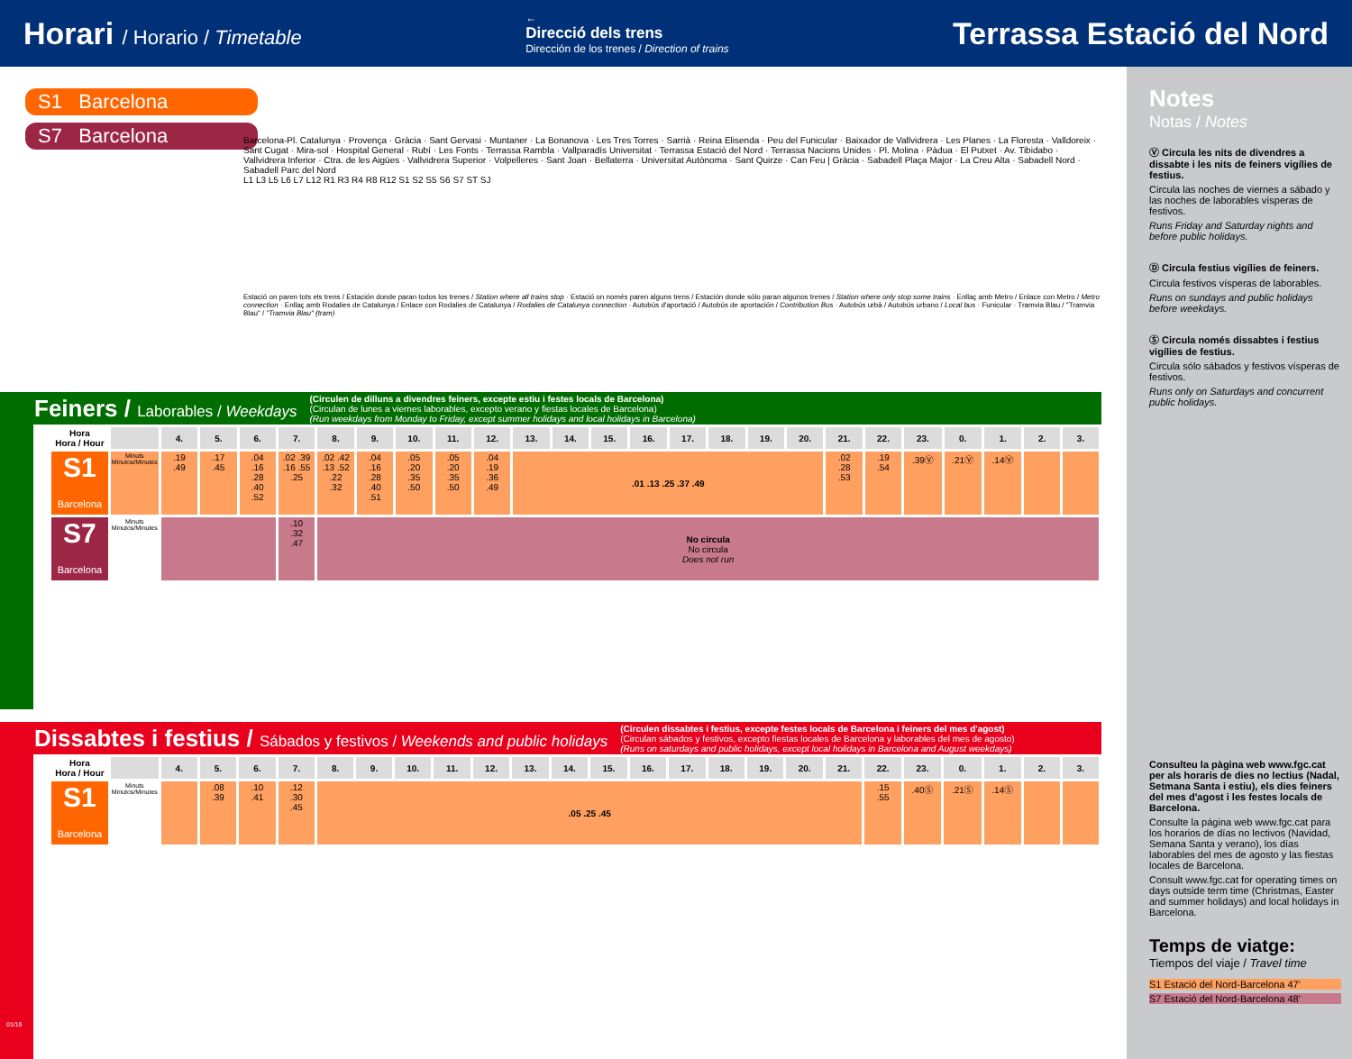Horari / Horario / Timetable
←
Direcció dels trens
Dirección de los trenes / Direction of trains
Terrassa Estació del Nord
S1 Barcelona
S7 Barcelona
Barcelona-Pl. Catalunya · Provença · Gràcia · Sant Gervasi · Muntaner · La Bonanova · Les Tres Torres · Sarrià · Reina Elisenda · Peu del Funicular · Baixador de Vallvidrera · Les Planes · La Floresta · Valldoreix · Sant Cugat · Mira-sol · Hospital General · Rubí · Les Fonts · Terrassa Rambla · Vallparadís Universitat · Terrassa Estació del Nord · Terrassa Nacions Unides · Pl. Molina · Pàdua · El Putxet · Av. Tibidabo · Vallvidrera Inferior · Ctra. de les Aigües · Vallvidrera Superior · Volpelleres · Sant Joan · Bellaterra · Universitat Autònoma · Sant Quirze · Can Feu | Gràcia · Sabadell Plaça Major · La Creu Alta · Sabadell Nord · Sabadell Parc del Nord
L1 L3 L5 L6 L7 L12 R1 R3 R4 R8 R12 S1 S2 S5 S6 S7 ST SJ
Estació on paren tots els trens / Estación donde paran todos los trenes / Station where all trains stop · Estació on només paren alguns trens / Estación donde sólo paran algunos trenes / Station where only stop some trains · Enllaç amb Metro / Enlace con Metro / Metro connection · Enllaç amb Rodalies de Catalunya / Enlace con Rodalies de Catalunya / Rodalies de Catalunya connection · Autobús d'aportació / Autobús de aportación / Contribution Bus · Autobús urbà / Autobús urbano / Local bus · Funicular · Tramvia Blau / "Tramvia Blau" / "Tramvia Blau" (tram)
Feiners / Laborables / Weekdays
(Circulen de dilluns a divendres feiners, excepte estiu i festes locals de Barcelona)
(Circulan de lunes a viernes laborables, excepto verano y fiestas locales de Barcelona)
(Run weekdays from Monday to Friday, except summer holidays and local holidays in Barcelona)
| Hora Hora / Hour | | 4. | 5. | 6. | 7. | 8. | 9. | 10. | 11. | 12. | 13. | 14. | 15. | 16. | 17. | 18. | 19. | 20. | 21. | 22. | 23. | 0. | 1. | 2. | 3. |
| --- | --- | --- | --- | --- | --- | --- | --- | --- | --- | --- | --- | --- | --- | --- | --- | --- | --- | --- | --- | --- | --- | --- | --- | --- | --- |
| S1 Barcelona | Minuts Minutos/Minutes | .19 .49 | .17 .45 | .04 .16 .28 .40 .52 | .02 .39 .16 .55 .25 | .02 .42 .13 .52 .22 .32 | .04 .16 .28 .40 .51 | .05 .20 .35 .50 | .05 .20 .35 .50 | .04 .19 .36 .49 | .01 .13 .25 .37 .49 | | | | | | | | .02 .28 .53 | .19 .54 | .39Ⓥ | .21Ⓥ | .14Ⓥ | | |
| S7 Barcelona | Minuts Minutos/Minutes | | | | .10 .32 .47 | No circula No circula Does not run | | | | | | | | | | | | | | | | | | | |
Dissabtes i festius / Sábados y festivos / Weekends and public holidays
(Circulen dissabtes i festius, excepte festes locals de Barcelona i feiners del mes d'agost)
(Circulan sábados y festivos, excepto fiestas locales de Barcelona y laborables del mes de agosto)
(Runs on saturdays and public holidays, except local holidays in Barcelona and August weekdays)
| Hora Hora / Hour | | 4. | 5. | 6. | 7. | 8. | 9. | 10. | 11. | 12. | 13. | 14. | 15. | 16. | 17. | 18. | 19. | 20. | 21. | 22. | 23. | 0. | 1. | 2. | 3. |
| --- | --- | --- | --- | --- | --- | --- | --- | --- | --- | --- | --- | --- | --- | --- | --- | --- | --- | --- | --- | --- | --- | --- | --- | --- | --- |
| S1 Barcelona | Minuts Minutos/Minutes | | .08 .39 | .10 .41 | .12 .30 .45 | .05 .25 .45 | | | | | | | | | | | | | | .15 .55 | .40Ⓢ | .21Ⓢ | .14Ⓢ | | |
01/19
Notes
Notas / Notes
Ⓥ Circula les nits de divendres a dissabte i les nits de feiners vigílies de festius.
Circula las noches de viernes a sábado y las noches de laborables vísperas de festivos.
Runs Friday and Saturday nights and before public holidays.
Ⓓ Circula festius vigílies de feiners.
Circula festivos vísperas de laborables.
Runs on sundays and public holidays before weekdays.
Ⓢ Circula només dissabtes i festius vigílies de festius.
Circula sólo sábados y festivos vísperas de festivos.
Runs only on Saturdays and concurrent public holidays.
Consulteu la pàgina web www.fgc.cat per als horaris de dies no lectius (Nadal, Setmana Santa i estiu), els dies feiners del mes d'agost i les festes locals de Barcelona.
Consulte la página web www.fgc.cat para los horarios de días no lectivos (Navidad, Semana Santa y verano), los días laborables del mes de agosto y las fiestas locales de Barcelona.
Consult www.fgc.cat for operating times on days outside term time (Christmas, Easter and summer holidays) and local holidays in Barcelona.
Temps de viatge:
Tiempos del viaje / Travel time
S1 Estació del Nord-Barcelona 47'
S7 Estació del Nord-Barcelona 48'